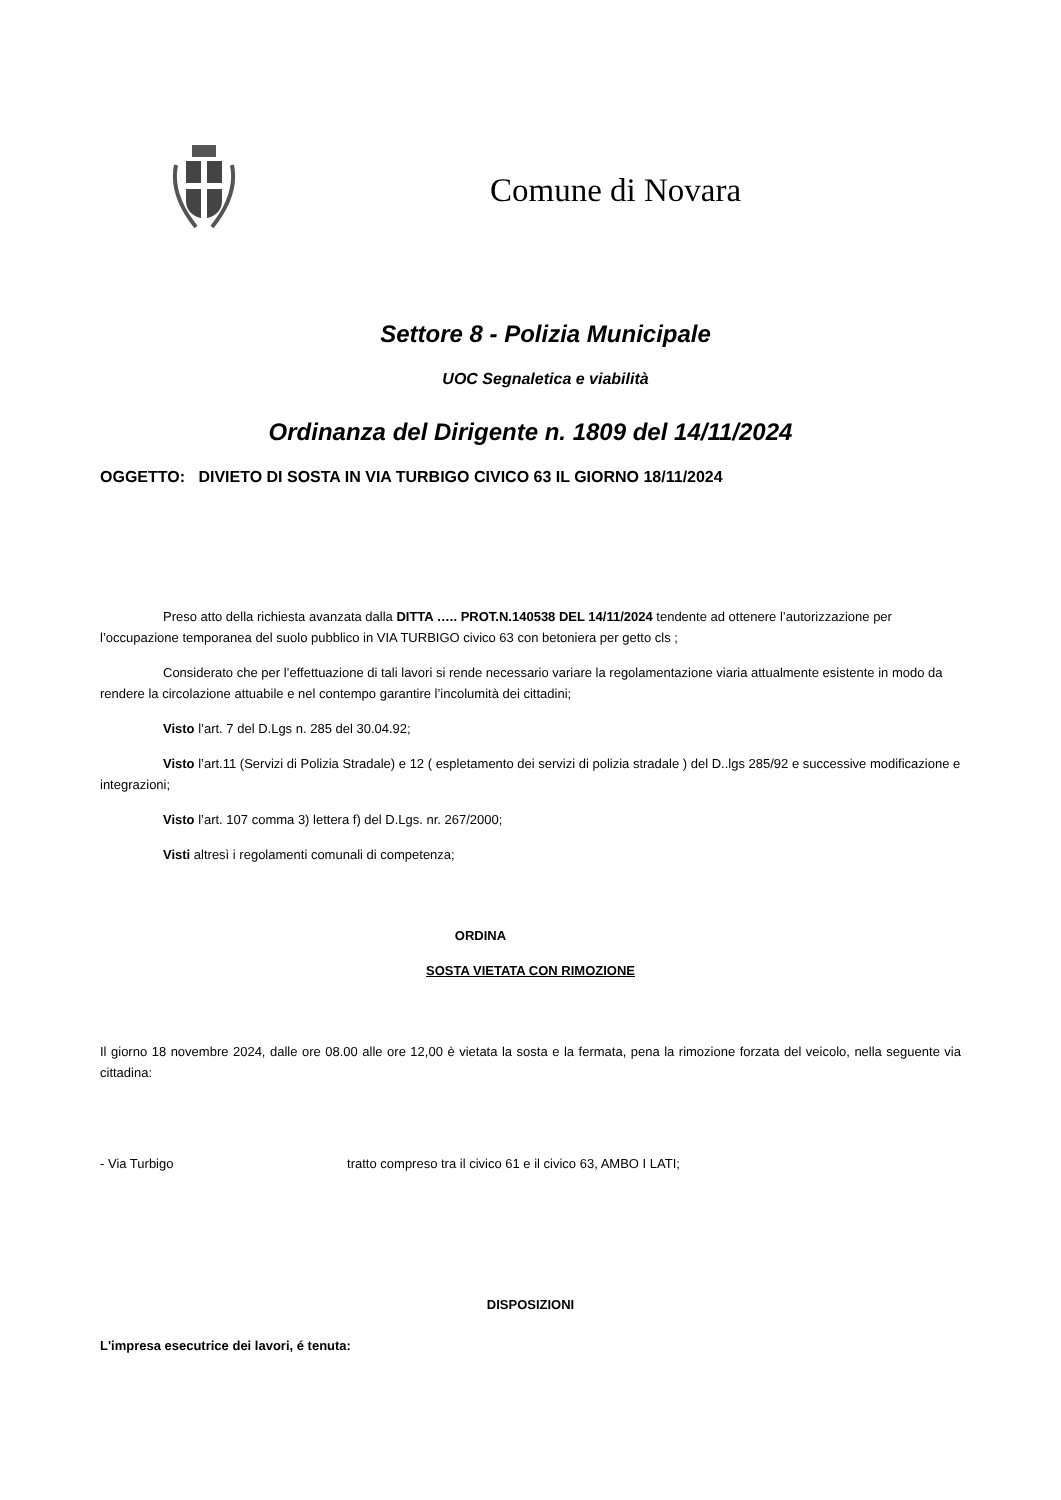Comune di Novara
Settore 8 - Polizia Municipale
UOC Segnaletica e viabilità
Ordinanza del Dirigente n. 1809 del 14/11/2024
OGGETTO: DIVIETO DI SOSTA IN VIA TURBIGO CIVICO 63 IL GIORNO 18/11/2024
Preso atto della richiesta avanzata dalla DITTA ….. PROT.N.140538 DEL 14/11/2024 tendente ad ottenere l’autorizzazione per l’occupazione temporanea del suolo pubblico in VIA TURBIGO civico 63 con betoniera per getto cls ;
Considerato che per l’effettuazione di tali lavori si rende necessario variare la regolamentazione viaria attualmente esistente in modo da rendere la circolazione attuabile e nel contempo garantire l’incolumità dei cittadini;
Visto l’art. 7 del D.Lgs n. 285 del 30.04.92;
Visto l’art.11 (Servizi di Polizia Stradale) e 12 ( espletamento dei servizi di polizia stradale ) del D..lgs 285/92 e successive modificazione e integrazioni;
Visto l’art. 107 comma 3) lettera f) del D.Lgs. nr. 267/2000;
Visti altresì i regolamenti comunali di competenza;
ORDINA
SOSTA VIETATA CON RIMOZIONE
Il giorno 18 novembre 2024, dalle ore 08.00 alle ore 12,00 è vietata la sosta e la fermata, pena la rimozione forzata del veicolo, nella seguente via cittadina:
- Via Turbigo tratto compreso tra il civico 61 e il civico 63, AMBO I LATI;
DISPOSIZIONI
L'impresa esecutrice dei lavori, é tenuta: